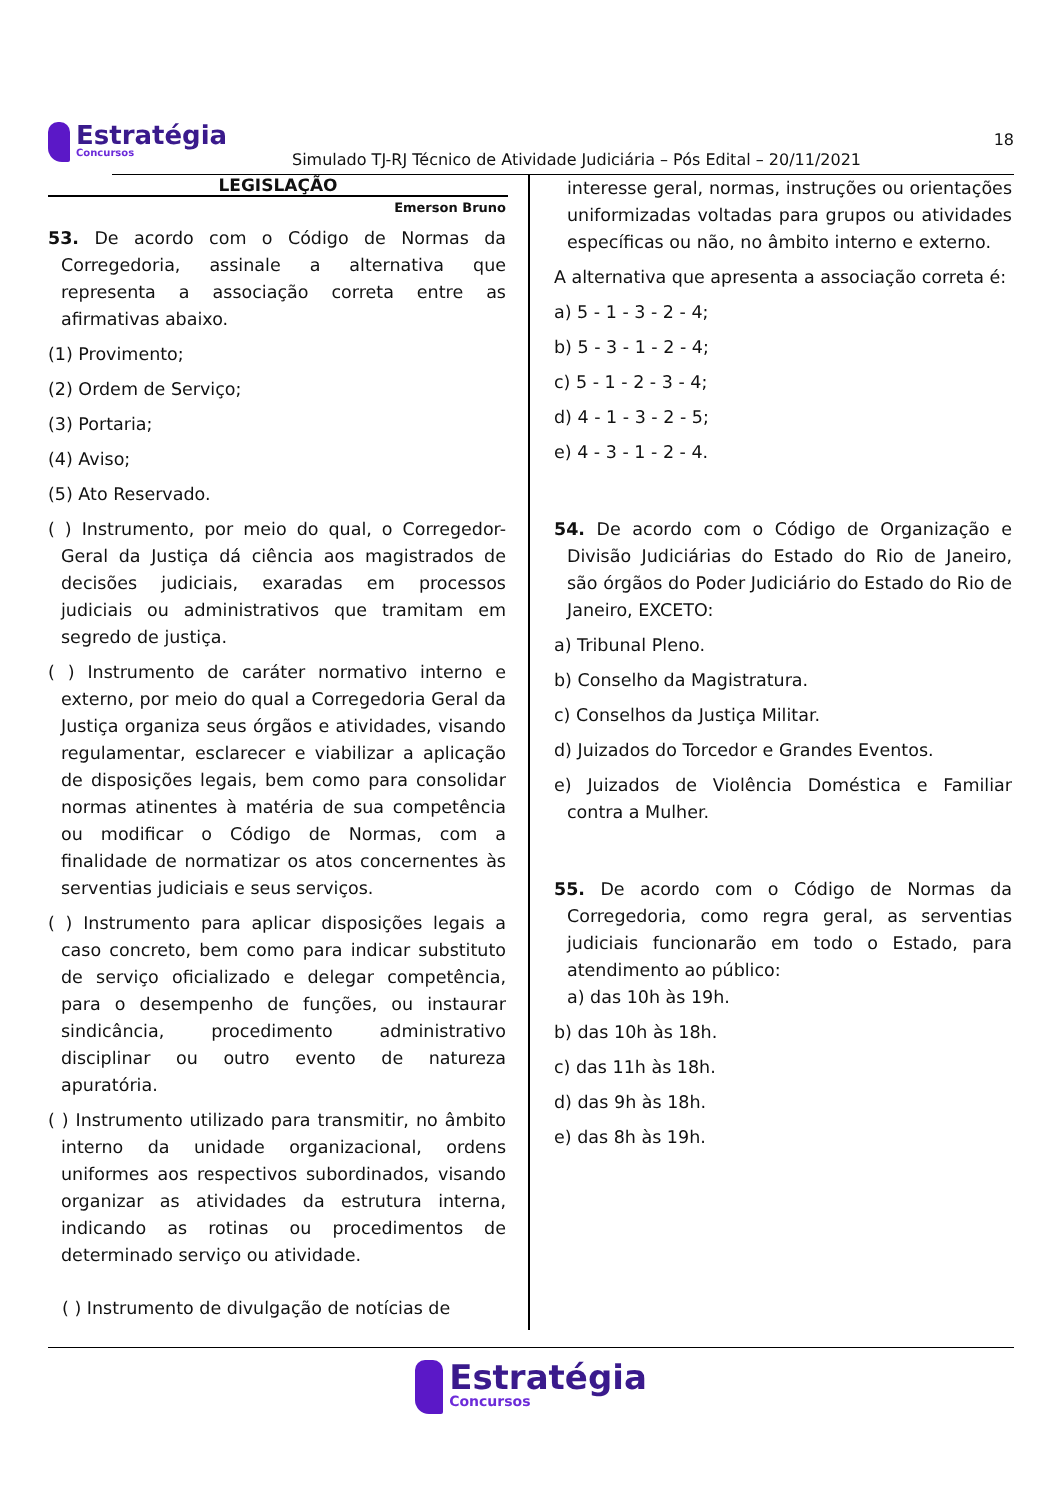Estratégia Concursos
Simulado TJ-RJ Técnico de Atividade Judiciária – Pós Edital – 20/11/2021
18
LEGISLAÇÃO
Emerson Bruno
53. De acordo com o Código de Normas da Corregedoria, assinale a alternativa que representa a associação correta entre as afirmativas abaixo.
(1) Provimento;
(2) Ordem de Serviço;
(3) Portaria;
(4) Aviso;
(5) Ato Reservado.
( ) Instrumento, por meio do qual, o Corregedor-Geral da Justiça dá ciência aos magistrados de decisões judiciais, exaradas em processos judiciais ou administrativos que tramitam em segredo de justiça.
( ) Instrumento de caráter normativo interno e externo, por meio do qual a Corregedoria Geral da Justiça organiza seus órgãos e atividades, visando regulamentar, esclarecer e viabilizar a aplicação de disposições legais, bem como para consolidar normas atinentes à matéria de sua competência ou modificar o Código de Normas, com a finalidade de normatizar os atos concernentes às serventias judiciais e seus serviços.
( ) Instrumento para aplicar disposições legais a caso concreto, bem como para indicar substituto de serviço oficializado e delegar competência, para o desempenho de funções, ou instaurar sindicância, procedimento administrativo disciplinar ou outro evento de natureza apuratória.
( ) Instrumento utilizado para transmitir, no âmbito interno da unidade organizacional, ordens uniformes aos respectivos subordinados, visando organizar as atividades da estrutura interna, indicando as rotinas ou procedimentos de determinado serviço ou atividade.
( ) Instrumento de divulgação de notícias de
interesse geral, normas, instruções ou orientações uniformizadas voltadas para grupos ou atividades específicas ou não, no âmbito interno e externo.
A alternativa que apresenta a associação correta é:
a) 5 - 1 - 3 - 2 - 4;
b) 5 - 3 - 1 - 2 - 4;
c) 5 - 1 - 2 - 3 - 4;
d) 4 - 1 - 3 - 2 - 5;
e) 4 - 3 - 1 - 2 - 4.
54. De acordo com o Código de Organização e Divisão Judiciárias do Estado do Rio de Janeiro, são órgãos do Poder Judiciário do Estado do Rio de Janeiro, EXCETO:
a) Tribunal Pleno.
b) Conselho da Magistratura.
c) Conselhos da Justiça Militar.
d) Juizados do Torcedor e Grandes Eventos.
e) Juizados de Violência Doméstica e Familiar contra a Mulher.
55. De acordo com o Código de Normas da Corregedoria, como regra geral, as serventias judiciais funcionarão em todo o Estado, para atendimento ao público:
a) das 10h às 19h.
b) das 10h às 18h.
c) das 11h às 18h.
d) das 9h às 18h.
e) das 8h às 19h.
Estratégia Concursos